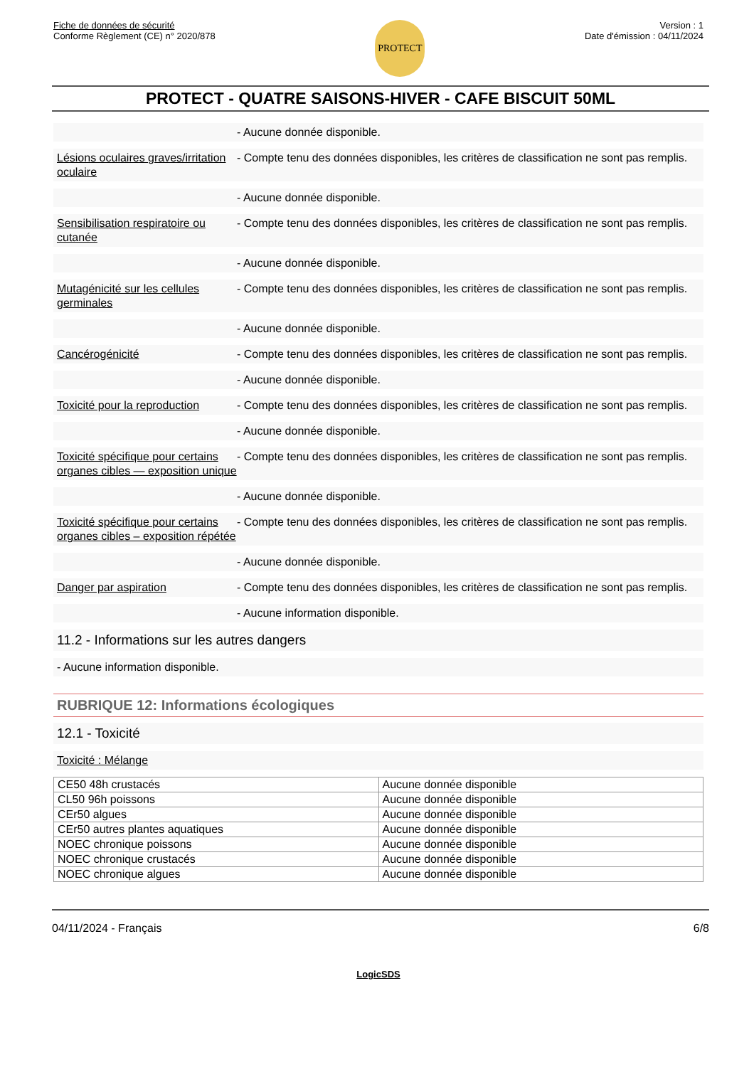Fiche de données de sécurité
Conforme Règlement (CE) n° 2020/878
PROTECT
Version : 1
Date d'émission : 04/11/2024
PROTECT - QUATRE SAISONS-HIVER - CAFE BISCUIT 50ML
- Aucune donnée disponible.
Lésions oculaires graves/irritation oculaire
- Compte tenu des données disponibles, les critères de classification ne sont pas remplis.
- Aucune donnée disponible.
Sensibilisation respiratoire ou cutanée
- Compte tenu des données disponibles, les critères de classification ne sont pas remplis.
- Aucune donnée disponible.
Mutagénicité sur les cellules germinales
- Compte tenu des données disponibles, les critères de classification ne sont pas remplis.
- Aucune donnée disponible.
Cancérogénicité - Compte tenu des données disponibles, les critères de classification ne sont pas remplis.
- Aucune donnée disponible.
Toxicité pour la reproduction
- Compte tenu des données disponibles, les critères de classification ne sont pas remplis.
- Aucune donnée disponible.
Toxicité spécifique pour certains organes cibles — exposition unique
- Compte tenu des données disponibles, les critères de classification ne sont pas remplis.
- Aucune donnée disponible.
Toxicité spécifique pour certains organes cibles – exposition répétée
- Compte tenu des données disponibles, les critères de classification ne sont pas remplis.
- Aucune donnée disponible.
Danger par aspiration - Compte tenu des données disponibles, les critères de classification ne sont pas remplis.
- Aucune information disponible.
11.2 - Informations sur les autres dangers
- Aucune information disponible.
RUBRIQUE 12: Informations écologiques
12.1 - Toxicité
Toxicité : Mélange
| CE50 48h crustacés | Aucune donnée disponible |
| CL50 96h poissons | Aucune donnée disponible |
| CEr50 algues | Aucune donnée disponible |
| CEr50 autres plantes aquatiques | Aucune donnée disponible |
| NOEC chronique poissons | Aucune donnée disponible |
| NOEC chronique crustacés | Aucune donnée disponible |
| NOEC chronique algues | Aucune donnée disponible |
04/11/2024 - Français 6/8
LogicSDS